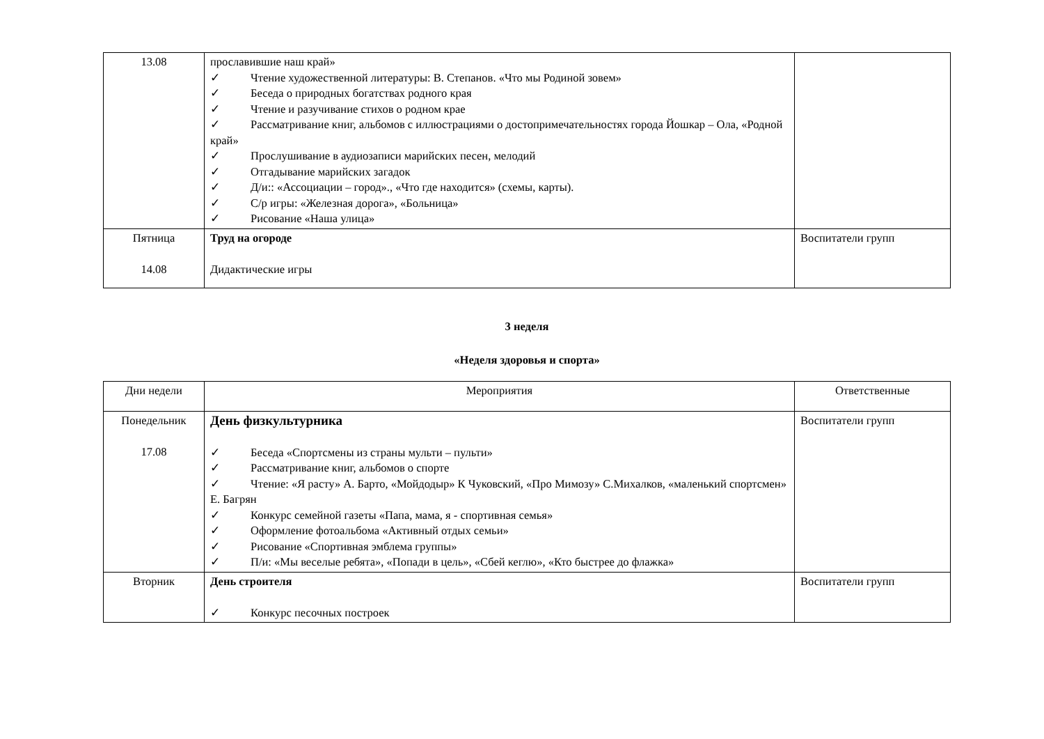| 13.08 | прославившие наш край» ✓ Чтение художественной литературы: В. Степанов. «Что мы Родиной зовем» ✓ Беседа о природных богатствах родного края ✓ Чтение и разучивание стихов о родном крае ✓ Рассматривание книг, альбомов с иллюстрациями о достопримечательностях города Йошкар – Ола, «Родной край» ✓ Прослушивание в аудиозаписи марийских песен, мелодий ✓ Отгадывание марийских загадок ✓ Д/и:: «Ассоциации – город»., «Что где находится» (схемы, карты). ✓ С/р игры: «Железная дорога», «Больница» ✓ Рисование «Наша улица» | |
| Пятница 14.08 | Труд на огороде Дидактические игры | Воспитатели групп |
3 неделя
«Неделя здоровья и спорта»
| Дни недели | Мероприятия | Ответственные |
| --- | --- | --- |
| Понедельник 17.08 | День физкультурника ✓ Беседа «Спортсмены из страны мульти – пульти» ✓ Рассматривание книг, альбомов о спорте ✓ Чтение: «Я расту» А. Барто, «Мойдодыр» К Чуковский, «Про Мимозу» С.Михалков, «маленький спортсмен» Е. Багрян ✓ Конкурс семейной газеты «Папа, мама, я - спортивная семья» ✓ Оформление фотоальбома «Активный отдых семьи» ✓ Рисование «Спортивная эмблема группы» ✓ П/и: «Мы веселые ребята», «Попади в цель», «Сбей кеглю», «Кто быстрее до флажка» | Воспитатели групп |
| Вторник | День строителя ✓ Конкурс песочных построек | Воспитатели групп |